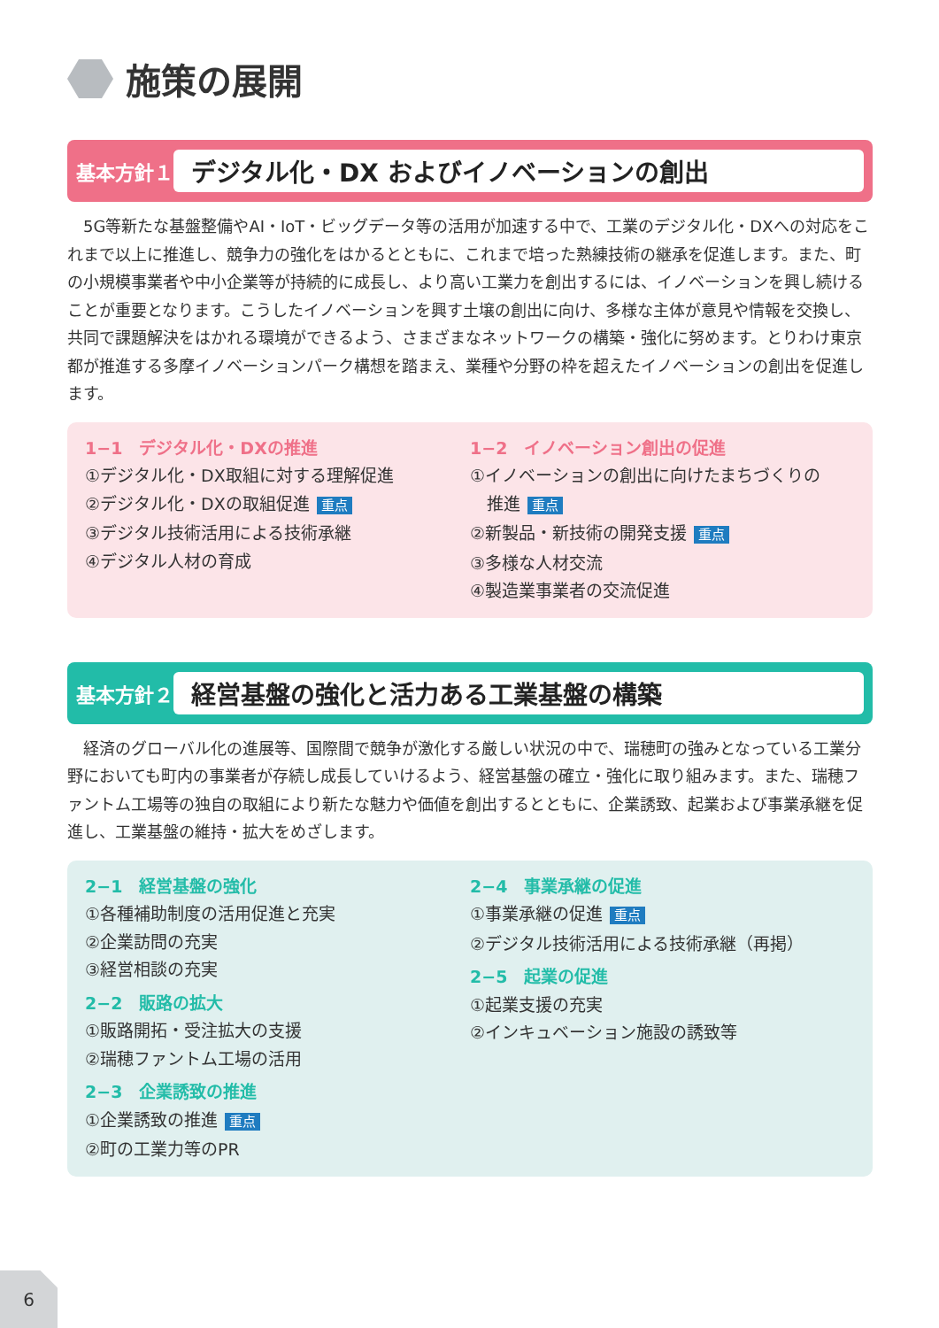施策の展開
基本方針１ デジタル化・DX およびイノベーションの創出
5G等新たな基盤整備やAI・IoT・ビッグデータ等の活用が加速する中で、工業のデジタル化・DXへの対応をこれまで以上に推進し、競争力の強化をはかるとともに、これまで培った熟練技術の継承を促進します。また、町の小規模事業者や中小企業等が持続的に成長し、より高い工業力を創出するには、イノベーションを興し続けることが重要となります。こうしたイノベーションを興す土壌の創出に向け、多様な主体が意見や情報を交換し、共同で課題解決をはかれる環境ができるよう、さまざまなネットワークの構築・強化に努めます。とりわけ東京都が推進する多摩イノベーションパーク構想を踏まえ、業種や分野の枠を超えたイノベーションの創出を促進します。
1−1　デジタル化・DXの推進
①デジタル化・DX取組に対する理解促進
②デジタル化・DXの取組促進 重点
③デジタル技術活用による技術承継
④デジタル人材の育成
1−2　イノベーション創出の促進
①イノベーションの創出に向けたまちづくりの
　推進 重点
②新製品・新技術の開発支援 重点
③多様な人材交流
④製造業事業者の交流促進
基本方針２ 経営基盤の強化と活力ある工業基盤の構築
経済のグローバル化の進展等、国際間で競争が激化する厳しい状況の中で、瑞穂町の強みとなっている工業分野においても町内の事業者が存続し成長していけるよう、経営基盤の確立・強化に取り組みます。また、瑞穂ファントム工場等の独自の取組により新たな魅力や価値を創出するとともに、企業誘致、起業および事業承継を促進し、工業基盤の維持・拡大をめざします。
2−1　経営基盤の強化
①各種補助制度の活用促進と充実
②企業訪問の充実
③経営相談の充実
2−2　販路の拡大
①販路開拓・受注拡大の支援
②瑞穂ファントム工場の活用
2−3　企業誘致の推進
①企業誘致の推進 重点
②町の工業力等のPR
2−4　事業承継の促進
①事業承継の促進 重点
②デジタル技術活用による技術承継（再掲）
2−5　起業の促進
①起業支援の充実
②インキュベーション施設の誘致等
6